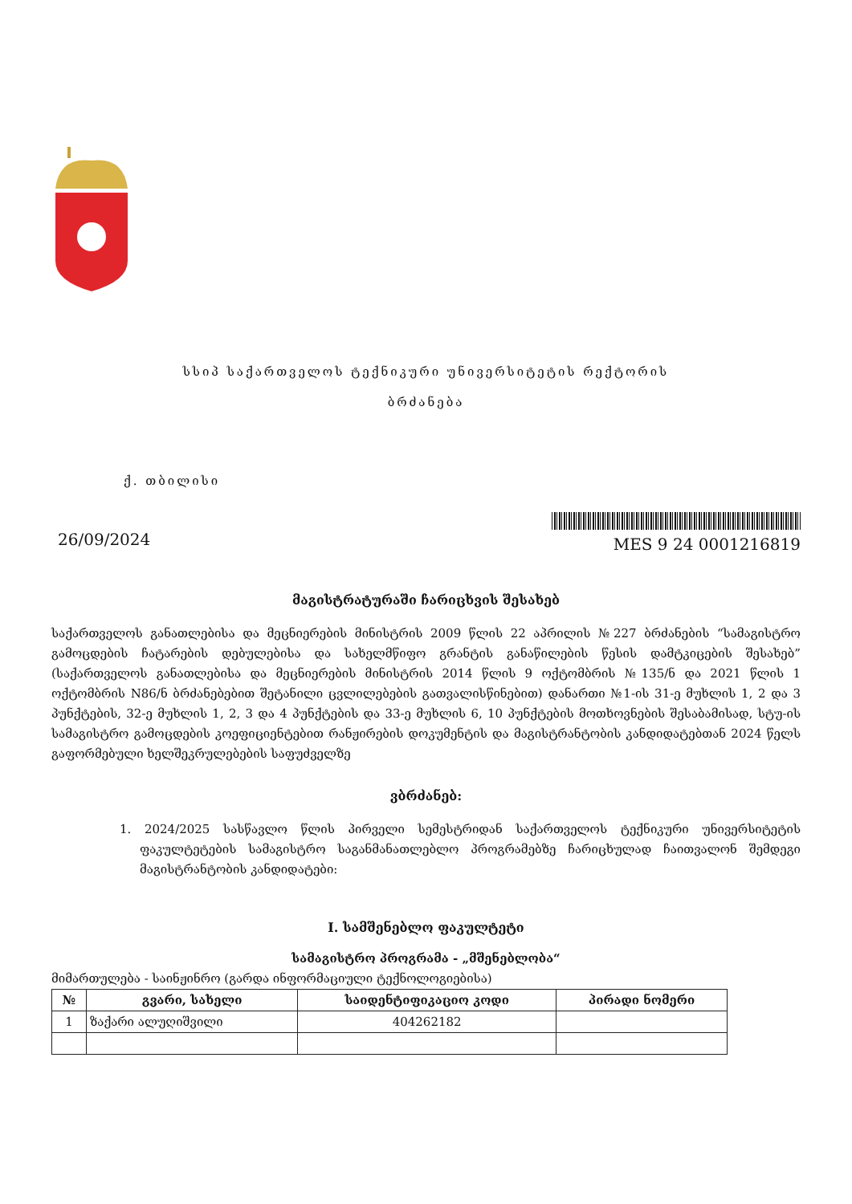სსიპ საქართველოს ტექნიკური უნივერსიტეტის რექტორის
ბრძანება
ქ. თბილისი
26/09/2024
MES 9 24 0001216819
მაგისტრატურაში ჩარიცხვის შესახებ
საქართველოს განათლებისა და მეცნიერების მინისტრის 2009 წლის 22 აპრილის №227 ბრძანების “სამაგისტრო გამოცდების ჩატარების დებულებისა და სახელმწიფო გრანტის განაწილების წესის დამტკიცების შესახებ” (საქართველოს განათლებისა და მეცნიერების მინისტრის 2014 წლის 9 ოქტომბრის №135/ნ და 2021 წლის 1 ოქტომბრის N86/ნ ბრძანებებით შეტანილი ცვლილებების გათვალისწინებით) დანართი №1-ის 31-ე მუხლის 1, 2 და 3 პუნქტების, 32-ე მუხლის 1, 2, 3 და 4 პუნქტების და 33-ე მუხლის 6, 10 პუნქტების მოთხოვნების შესაბამისად, სტუ-ის სამაგისტრო გამოცდების კოეფიციენტებით რანჟირების დოკუმენტის და მაგისტრანტობის კანდიდატებთან 2024 წელს გაფორმებული ხელშეკრულებების საფუძველზე
ვბრძანებ:
1. 2024/2025 სასწავლო წლის პირველი სემესტრიდან საქართველოს ტექნიკური უნივერსიტეტის ფაკულტეტების სამაგისტრო საგანმანათლებლო პროგრამებზე ჩარიცხულად ჩაითვალონ შემდეგი მაგისტრანტობის კანდიდატები:
I. სამშენებლო ფაკულტეტი
სამაგისტრო პროგრამა - „მშენებლობა“
მიმართულება - საინჟინრო (გარდა ინფორმაციული ტექნოლოგიებისა)
| № | გვარი, სახელი | საიდენტიფიკაციო კოდი | პირადი ნომერი |
| --- | --- | --- | --- |
| 1 | ზაქარი ალუღიშვილი | 404262182 | |